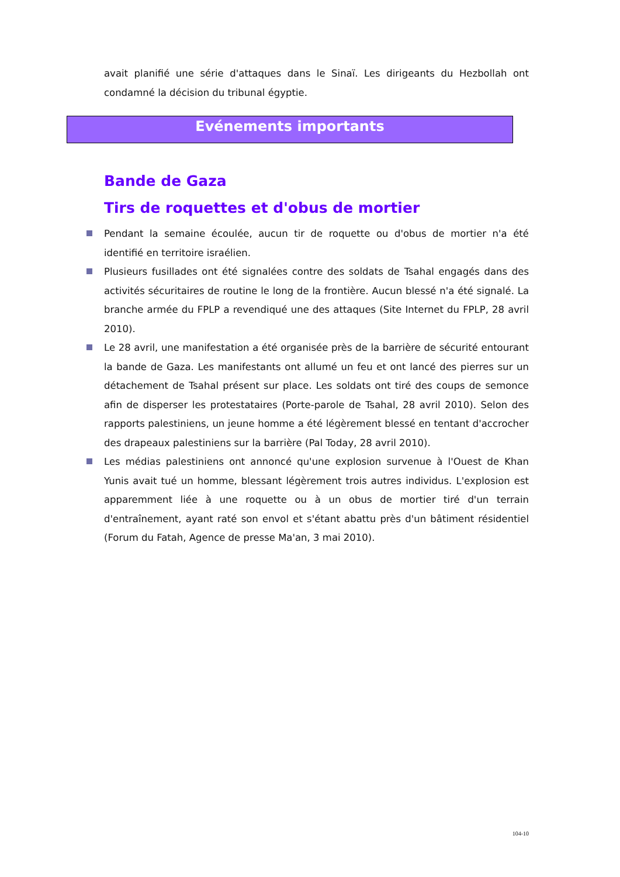avait planifié une série d'attaques dans le Sinaï. Les dirigeants du Hezbollah ont condamné la décision du tribunal égyptie.
Evénements importants
Bande de Gaza
Tirs de roquettes et d'obus de mortier
Pendant la semaine écoulée, aucun tir de roquette ou d'obus de mortier n'a été identifié en territoire israélien.
Plusieurs fusillades ont été signalées contre des soldats de Tsahal engagés dans des activités sécuritaires de routine le long de la frontière. Aucun blessé n'a été signalé. La branche armée du FPLP a revendiqué une des attaques (Site Internet du FPLP, 28 avril 2010).
Le 28 avril, une manifestation a été organisée près de la barrière de sécurité entourant la bande de Gaza. Les manifestants ont allumé un feu et ont lancé des pierres sur un détachement de Tsahal présent sur place. Les soldats ont tiré des coups de semonce afin de disperser les protestataires (Porte-parole de Tsahal, 28 avril 2010). Selon des rapports palestiniens, un jeune homme a été légèrement blessé en tentant d'accrocher des drapeaux palestiniens sur la barrière (Pal Today, 28 avril 2010).
Les médias palestiniens ont annoncé qu'une explosion survenue à l'Ouest de Khan Yunis avait tué un homme, blessant légèrement trois autres individus. L'explosion est apparemment liée à une roquette ou à un obus de mortier tiré d'un terrain d'entraînement, ayant raté son envol et s'étant abattu près d'un bâtiment résidentiel (Forum du Fatah, Agence de presse Ma'an, 3 mai 2010).
104-10